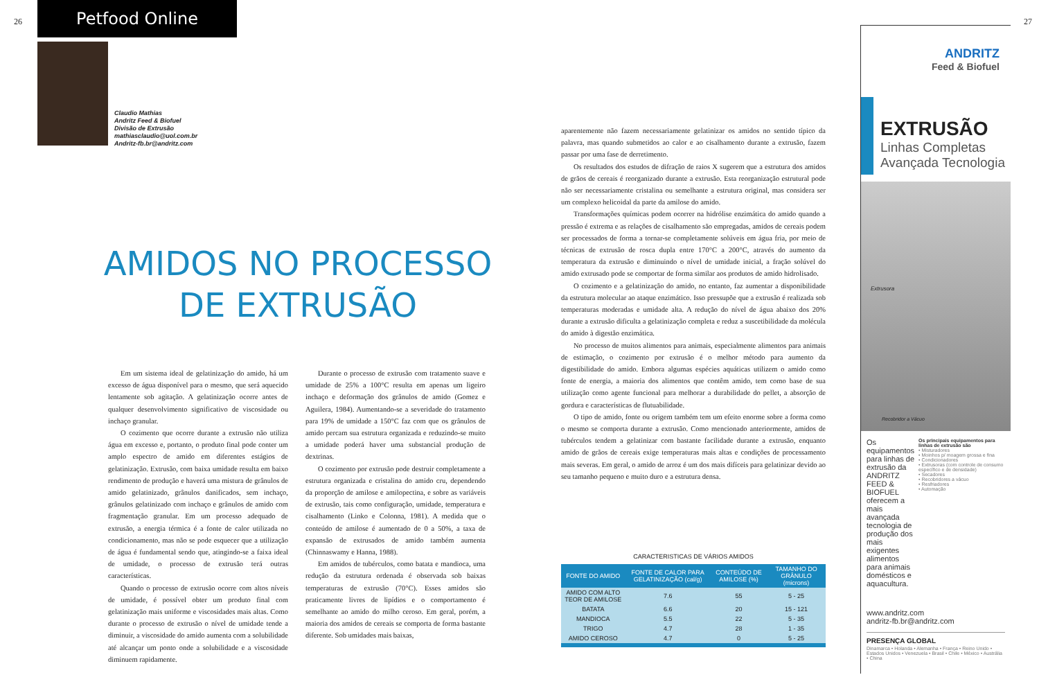26 27
Petfood Online
Claudio Mathias
Andritz Feed & Biofuel
Divisão de Extrusão
mathiasclaudio@uol.com.br
Andritz-fb.br@andritz.com
AMIDOS NO PROCESSO
DE EXTRUSÃO
Em um sistema ideal de gelatinização do amido, há um excesso de água disponível para o mesmo, que será aquecido lentamente sob agitação. A gelatinização ocorre antes de qualquer desenvolvimento significativo de viscosidade ou inchaço granular.
O cozimento que ocorre durante a extrusão não utiliza água em excesso e, portanto, o produto final pode conter um amplo espectro de amido em diferentes estágios de gelatinização. Extrusão, com baixa umidade resulta em baixo rendimento de produção e haverá uma mistura de grânulos de amido gelatinizado, grânulos danificados, sem inchaço, grânulos gelatinizado com inchaço e grânulos de amido com fragmentação granular. Em um processo adequado de extrusão, a energia térmica é a fonte de calor utilizada no condicionamento, mas não se pode esquecer que a utilização de água é fundamental sendo que, atingindo-se a faixa ideal de umidade, o processo de extrusão terá outras características.
Quando o processo de extrusão ocorre com altos níveis de umidade, é possível obter um produto final com gelatinização mais uniforme e viscosidades mais altas. Como durante o processo de extrusão o nível de umidade tende a diminuir, a viscosidade do amido aumenta com a solubilidade até alcançar um ponto onde a solubilidade e a viscosidade diminuem rapidamente.
Durante o processo de extrusão com tratamento suave e umidade de 25% a 100°C resulta em apenas um ligeiro inchaço e deformação dos grânulos de amido (Gomez e Aguilera, 1984). Aumentando-se a severidade do tratamento para 19% de umidade a 150°C faz com que os grânulos de amido percam sua estrutura organizada e reduzindo-se muito a umidade poderá haver uma substancial produção de dextrinas.
O cozimento por extrusão pode destruir completamente a estrutura organizada e cristalina do amido cru, dependendo da proporção de amilose e amilopectina, e sobre as variáveis de extrusão, tais como configuração, umidade, temperatura e cisalhamento (Linko e Colonna, 1981). A medida que o conteúdo de amilose é aumentado de 0 a 50%, a taxa de expansão de extrusados de amido também aumenta (Chinnaswamy e Hanna, 1988).
Em amidos de tubérculos, como batata e mandioca, uma redução da estrutura ordenada é observada sob baixas temperaturas de extrusão (70°C). Esses amidos são praticamente livres de lipídios e o comportamento é semelhante ao amido do milho ceroso. Em geral, porém, a maioria dos amidos de cereais se comporta de forma bastante diferente. Sob umidades mais baixas,
aparentemente não fazem necessariamente gelatinizar os amidos no sentido típico da palavra, mas quando submetidos ao calor e ao cisalhamento durante a extrusão, fazem passar por uma fase de derretimento.
Os resultados dos estudos de difração de raios X sugerem que a estrutura dos amidos de grãos de cereais é reorganizado durante a extrusão. Esta reorganização estrutural pode não ser necessariamente cristalina ou semelhante a estrutura original, mas considera ser um complexo helicoidal da parte da amilose do amido.
Transformações químicas podem ocorrer na hidrólise enzimática do amido quando a pressão é extrema e as relações de cisalhamento são empregadas, amidos de cereais podem ser processados de forma a tornar-se completamente solúveis em água fria, por meio de técnicas de extrusão de rosca dupla entre 170°C a 200°C, através do aumento da temperatura da extrusão e diminuindo o nível de umidade inicial, a fração solúvel do amido extrusado pode se comportar de forma similar aos produtos de amido hidrolisado.
O cozimento e a gelatinização do amido, no entanto, faz aumentar a disponibilidade da estrutura molecular ao ataque enzimático. Isso pressupõe que a extrusão é realizada sob temperaturas moderadas e umidade alta. A redução do nível de água abaixo dos 20% durante a extrusão dificulta a gelatinização completa e reduz a suscetibilidade da molécula do amido à digestão enzimática.
No processo de muitos alimentos para animais, especialmente alimentos para animais de estimação, o cozimento por extrusão é o melhor método para aumento da digestibilidade do amido. Embora algumas espécies aquáticas utilizem o amido como fonte de energia, a maioria dos alimentos que contêm amido, tem como base de sua utilização como agente funcional para melhorar a durabilidade do pellet, a absorção de gordura e características de flutuabilidade.
O tipo de amido, fonte ou origem também tem um efeito enorme sobre a forma como o mesmo se comporta durante a extrusão. Como mencionado anteriormente, amidos de tubérculos tendem a gelatinizar com bastante facilidade durante a extrusão, enquanto amido de grãos de cereais exige temperaturas mais altas e condições de processamento mais severas. Em geral, o amido de arroz é um dos mais difíceis para gelatinizar devido ao seu tamanho pequeno e muito duro e a estrutura densa.
CARACTERISTICAS DE VÁRIOS AMIDOS
| FONTE DO AMIDO | FONTE DE CALOR PARA GELATINIZAÇÃO (cal/g) | CONTEÚDO DE AMILOSE (%) | TAMANHO DO GRÂNULO (microns) |
| --- | --- | --- | --- |
| AMIDO COM ALTO TEOR DE AMILOSE | 7.6 | 55 | 5 - 25 |
| BATATA | 6.6 | 20 | 15 - 121 |
| MANDIOCA | 5.5 | 22 | 5 - 35 |
| TRIGO | 4.7 | 28 | 1 - 35 |
| AMIDO CEROSO | 4.7 | 0 | 5 - 25 |
ANDRITZ
Feed & Biofuel
EXTRUSÃO
Linhas Completas
Avançada Tecnologia
Extrusora
Recobridor a Vácuo
Os equipamentos para linhas de extrusão da ANDRITZ FEED & BIOFUEL oferecem a mais avançada tecnologia de produção dos mais exigentes alimentos para animais domésticos e aquacultura.
Os principais equipamentos para linhas de extrusão são
• Misturadores
• Moinhos p/ moagem grossa e fina
• Condicionadores
• Extrusoras (com controle de consumo específico e de densidade)
• Secadores
• Recobridores a vácuo
• Resfriadores
• Automação
www.andritz.com
andritz-fb.br@andritz.com
PRESENÇA GLOBAL
Dinamarca • Holanda • Alemanha • França • Reino Unido • Estados Unidos • Venezuela • Brasil • Chile • México • Austrália • China